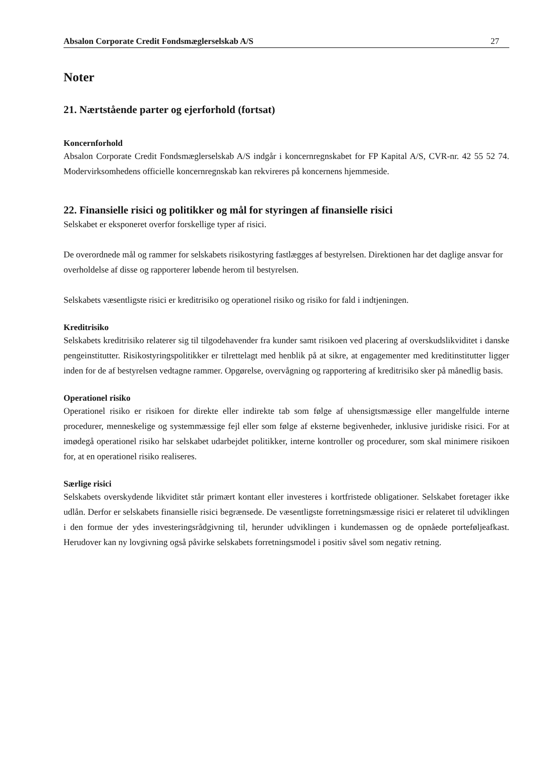Absalon Corporate Credit Fondsmæglerselskab A/S 27
Noter
21. Nærtstående parter og ejerforhold (fortsat)
Koncernforhold
Absalon Corporate Credit Fondsmæglerselskab A/S indgår i koncernregnskabet for FP Kapital A/S, CVR-nr. 42 55 52 74. Modervirksomhedens officielle koncernregnskab kan rekvireres på koncernens hjemmeside.
22. Finansielle risici og politikker og mål for styringen af finansielle risici
Selskabet er eksponeret overfor forskellige typer af risici.
De overordnede mål og rammer for selskabets risikostyring fastlægges af bestyrelsen. Direktionen har det daglige ansvar for overholdelse af disse og rapporterer løbende herom til bestyrelsen.
Selskabets væsentligste risici er kreditrisiko og operationel risiko og risiko for fald i indtjeningen.
Kreditrisiko
Selskabets kreditrisiko relaterer sig til tilgodehavender fra kunder samt risikoen ved placering af overskudslikviditet i danske pengeinstitutter. Risikostyringspolitikker er tilrettelagt med henblik på at sikre, at engagementer med kreditinstitutter ligger inden for de af bestyrelsen vedtagne rammer. Opgørelse, overvågning og rapportering af kreditrisiko sker på månedlig basis.
Operationel risiko
Operationel risiko er risikoen for direkte eller indirekte tab som følge af uhensigtsmæssige eller mangelfulde interne procedurer, menneskelige og systemmæssige fejl eller som følge af eksterne begivenheder, inklusive juridiske risici. For at imødegå operationel risiko har selskabet udarbejdet politikker, interne kontroller og procedurer, som skal minimere risikoen for, at en operationel risiko realiseres.
Særlige risici
Selskabets overskydende likviditet står primært kontant eller investeres i kortfristede obligationer. Selskabet foretager ikke udlån. Derfor er selskabets finansielle risici begrænsede. De væsentligste forretningsmæssige risici er relateret til udviklingen i den formue der ydes investeringsrådgivning til, herunder udviklingen i kundemassen og de opnåede porteføljeafkast. Herudover kan ny lovgivning også påvirke selskabets forretningsmodel i positiv såvel som negativ retning.